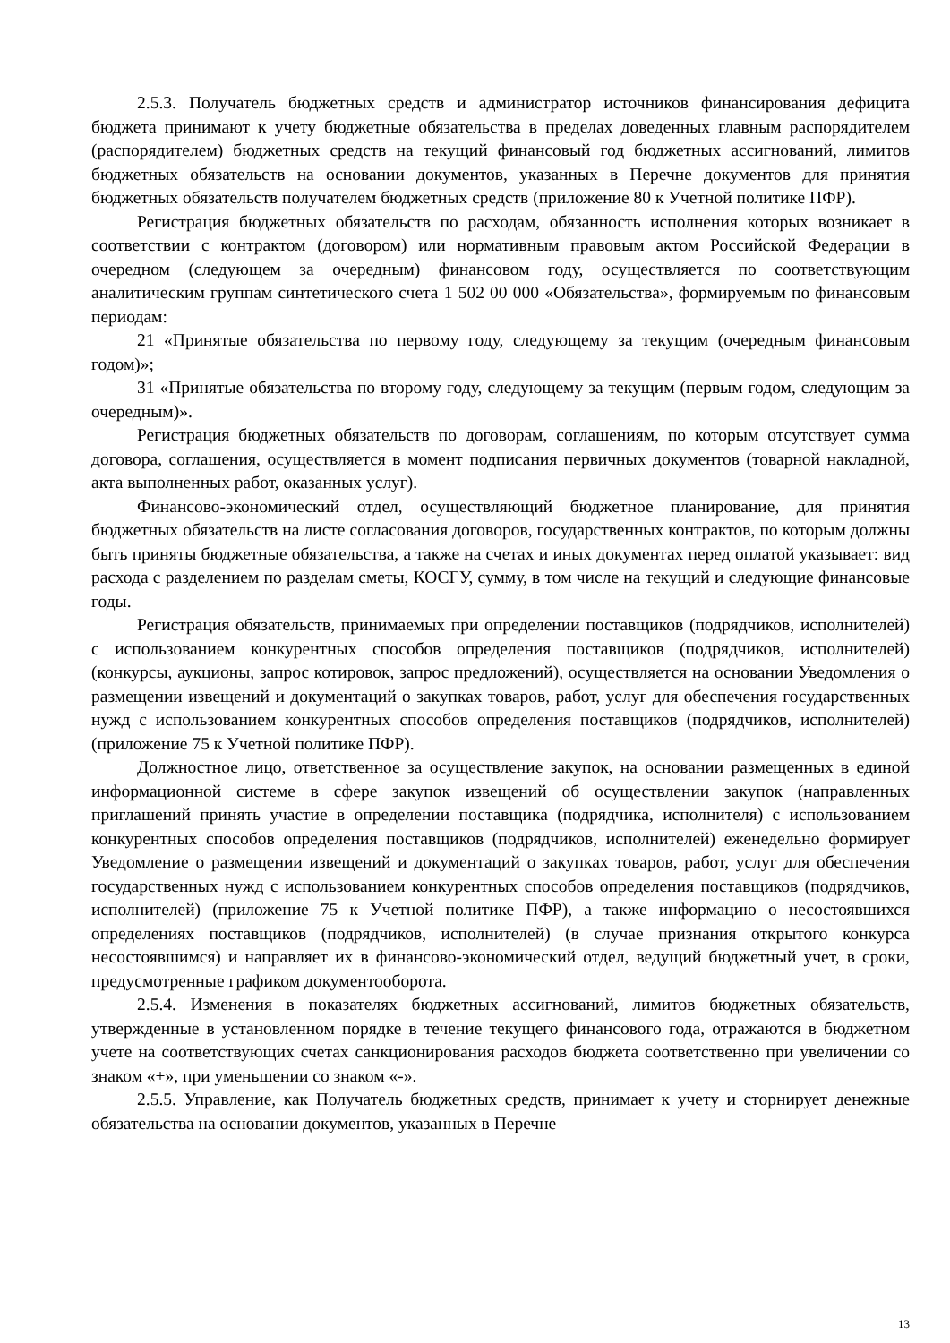2.5.3. Получатель бюджетных средств и администратор источников финансирования дефицита бюджета принимают к учету бюджетные обязательства в пределах доведенных главным распорядителем (распорядителем) бюджетных средств на текущий финансовый год бюджетных ассигнований, лимитов бюджетных обязательств на основании документов, указанных в Перечне документов для принятия бюджетных обязательств получателем бюджетных средств (приложение 80 к Учетной политике ПФР).
Регистрация бюджетных обязательств по расходам, обязанность исполнения которых возникает в соответствии с контрактом (договором) или нормативным правовым актом Российской Федерации в очередном (следующем за очередным) финансовом году, осуществляется по соответствующим аналитическим группам синтетического счета 1 502 00 000 «Обязательства», формируемым по финансовым периодам:
21 «Принятые обязательства по первому году, следующему за текущим (очередным финансовым годом)»;
31 «Принятые обязательства по второму году, следующему за текущим (первым годом, следующим за очередным)».
Регистрация бюджетных обязательств по договорам, соглашениям, по которым отсутствует сумма договора, соглашения, осуществляется в момент подписания первичных документов (товарной накладной, акта выполненных работ, оказанных услуг).
Финансово-экономический отдел, осуществляющий бюджетное планирование, для принятия бюджетных обязательств на листе согласования договоров, государственных контрактов, по которым должны быть приняты бюджетные обязательства, а также на счетах и иных документах перед оплатой указывает: вид расхода с разделением по разделам сметы, КОСГУ, сумму, в том числе на текущий и следующие финансовые годы.
Регистрация обязательств, принимаемых при определении поставщиков (подрядчиков, исполнителей) с использованием конкурентных способов определения поставщиков (подрядчиков, исполнителей) (конкурсы, аукционы, запрос котировок, запрос предложений), осуществляется на основании Уведомления о размещении извещений и документаций о закупках товаров, работ, услуг для обеспечения государственных нужд с использованием конкурентных способов определения поставщиков (подрядчиков, исполнителей) (приложение 75 к Учетной политике ПФР).
Должностное лицо, ответственное за осуществление закупок, на основании размещенных в единой информационной системе в сфере закупок извещений об осуществлении закупок (направленных приглашений принять участие в определении поставщика (подрядчика, исполнителя) с использованием конкурентных способов определения поставщиков (подрядчиков, исполнителей) еженедельно формирует Уведомление о размещении извещений и документаций о закупках товаров, работ, услуг для обеспечения государственных нужд с использованием конкурентных способов определения поставщиков (подрядчиков, исполнителей) (приложение 75 к Учетной политике ПФР), а также информацию о несостоявшихся определениях поставщиков (подрядчиков, исполнителей) (в случае признания открытого конкурса несостоявшимся) и направляет их в финансово-экономический отдел, ведущий бюджетный учет, в сроки, предусмотренные графиком документооборота.
2.5.4. Изменения в показателях бюджетных ассигнований, лимитов бюджетных обязательств, утвержденные в установленном порядке в течение текущего финансового года, отражаются в бюджетном учете на соответствующих счетах санкционирования расходов бюджета соответственно при увеличении со знаком «+», при уменьшении со знаком «-».
2.5.5. Управление, как Получатель бюджетных средств, принимает к учету и сторнирует денежные обязательства на основании документов, указанных в Перечне
13